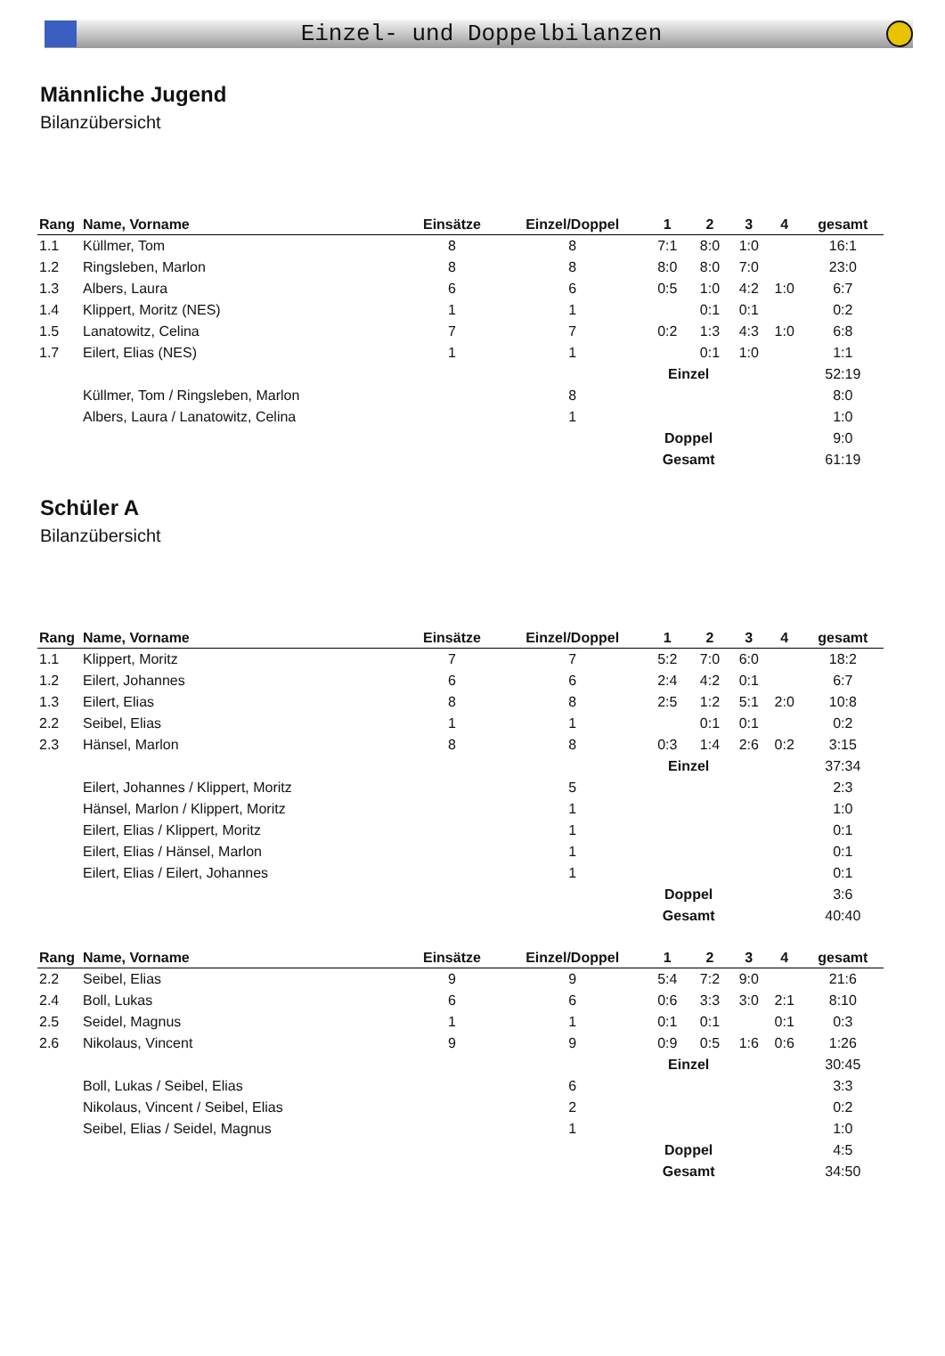Einzel- und Doppelbilanzen
Männliche Jugend
Bilanzübersicht
| Rang | Name, Vorname | Einsätze | Einzel/Doppel | 1 | 2 | 3 | 4 | gesamt |
| --- | --- | --- | --- | --- | --- | --- | --- | --- |
| 1.1 | Küllmer, Tom | 8 | 8 | 7:1 | 8:0 | 1:0 | | 16:1 |
| 1.2 | Ringsleben, Marlon | 8 | 8 | 8:0 | 8:0 | 7:0 | | 23:0 |
| 1.3 | Albers, Laura | 6 | 6 | 0:5 | 1:0 | 4:2 | 1:0 | 6:7 |
| 1.4 | Klippert, Moritz (NES) | 1 | 1 | | 0:1 | 0:1 | | 0:2 |
| 1.5 | Lanatowitz, Celina | 7 | 7 | 0:2 | 1:3 | 4:3 | 1:0 | 6:8 |
| 1.7 | Eilert, Elias (NES) | 1 | 1 | | 0:1 | 1:0 | | 1:1 |
| | | | | Einzel | | | | 52:19 |
| | Küllmer, Tom / Ringsleben, Marlon | | 8 | | | | | 8:0 |
| | Albers, Laura / Lanatowitz, Celina | | 1 | | | | | 1:0 |
| | | | | Doppel | | | | 9:0 |
| | | | | Gesamt | | | | 61:19 |
Schüler A
Bilanzübersicht
| Rang | Name, Vorname | Einsätze | Einzel/Doppel | 1 | 2 | 3 | 4 | gesamt |
| --- | --- | --- | --- | --- | --- | --- | --- | --- |
| 1.1 | Klippert, Moritz | 7 | 7 | 5:2 | 7:0 | 6:0 | | 18:2 |
| 1.2 | Eilert, Johannes | 6 | 6 | 2:4 | 4:2 | 0:1 | | 6:7 |
| 1.3 | Eilert, Elias | 8 | 8 | 2:5 | 1:2 | 5:1 | 2:0 | 10:8 |
| 2.2 | Seibel, Elias | 1 | 1 | | 0:1 | 0:1 | | 0:2 |
| 2.3 | Hänsel, Marlon | 8 | 8 | 0:3 | 1:4 | 2:6 | 0:2 | 3:15 |
| | | | | Einzel | | | | 37:34 |
| | Eilert, Johannes / Klippert, Moritz | | 5 | | | | | 2:3 |
| | Hänsel, Marlon / Klippert, Moritz | | 1 | | | | | 1:0 |
| | Eilert, Elias / Klippert, Moritz | | 1 | | | | | 0:1 |
| | Eilert, Elias / Hänsel, Marlon | | 1 | | | | | 0:1 |
| | Eilert, Elias / Eilert, Johannes | | 1 | | | | | 0:1 |
| | | | | Doppel | | | | 3:6 |
| | | | | Gesamt | | | | 40:40 |
| Rang | Name, Vorname | Einsätze | Einzel/Doppel | 1 | 2 | 3 | 4 | gesamt |
| --- | --- | --- | --- | --- | --- | --- | --- | --- |
| 2.2 | Seibel, Elias | 9 | 9 | 5:4 | 7:2 | 9:0 | | 21:6 |
| 2.4 | Boll, Lukas | 6 | 6 | 0:6 | 3:3 | 3:0 | 2:1 | 8:10 |
| 2.5 | Seidel, Magnus | 1 | 1 | 0:1 | 0:1 | | 0:1 | 0:3 |
| 2.6 | Nikolaus, Vincent | 9 | 9 | 0:9 | 0:5 | 1:6 | 0:6 | 1:26 |
| | | | | Einzel | | | | 30:45 |
| | Boll, Lukas / Seibel, Elias | | 6 | | | | | 3:3 |
| | Nikolaus, Vincent / Seibel, Elias | | 2 | | | | | 0:2 |
| | Seibel, Elias / Seidel, Magnus | | 1 | | | | | 1:0 |
| | | | | Doppel | | | | 4:5 |
| | | | | Gesamt | | | | 34:50 |